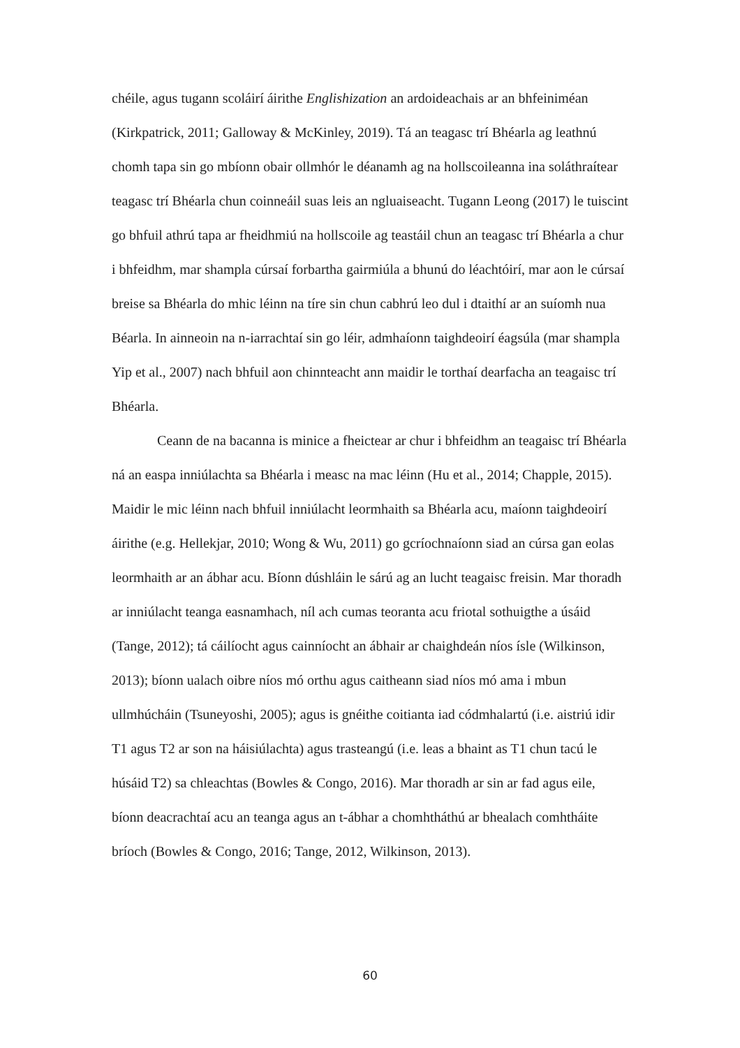chéile, agus tugann scoláirí áirithe Englishization an ardoideachais ar an bhfeiniméan (Kirkpatrick, 2011; Galloway & McKinley, 2019). Tá an teagasc trí Bhéarla ag leathnú chomh tapa sin go mbíonn obair ollmhór le déanamh ag na hollscoileanna ina soláthraítear teagasc trí Bhéarla chun coinneáil suas leis an ngluaiseacht. Tugann Leong (2017) le tuiscint go bhfuil athrú tapa ar fheidhmiú na hollscoile ag teastáil chun an teagasc trí Bhéarla a chur i bhfeidhm, mar shampla cúrsaí forbartha gairmiúla a bhunú do léachtóirí, mar aon le cúrsaí breise sa Bhéarla do mhic léinn na tíre sin chun cabhrú leo dul i dtaithí ar an suíomh nua Béarla. In ainneoin na n-iarrachtaí sin go léir, admhaíonn taighdeoirí éagsúla (mar shampla Yip et al., 2007) nach bhfuil aon chinnteacht ann maidir le torthaí dearfacha an teagaisc trí Bhéarla.
Ceann de na bacanna is minice a fheictear ar chur i bhfeidhm an teagaisc trí Bhéarla ná an easpa inniúlachta sa Bhéarla i measc na mac léinn (Hu et al., 2014; Chapple, 2015). Maidir le mic léinn nach bhfuil inniúlacht leormhaith sa Bhéarla acu, maíonn taighdeoirí áirithe (e.g. Hellekjar, 2010; Wong & Wu, 2011) go gcríochnaíonn siad an cúrsa gan eolas leormhaith ar an ábhar acu. Bíonn dúshláin le sárú ag an lucht teagaisc freisin. Mar thoradh ar inniúlacht teanga easnamhach, níl ach cumas teoranta acu friotal sothuigthe a úsáid (Tange, 2012); tá cáilíocht agus cainníocht an ábhair ar chaighdeán níos ísle (Wilkinson, 2013); bíonn ualach oibre níos mó orthu agus caitheann siad níos mó ama i mbun ullmhúcháin (Tsuneyoshi, 2005); agus is gnéithe coitianta iad códmhalartú (i.e. aistriú idir T1 agus T2 ar son na háisiúlachta) agus trasteangú (i.e. leas a bhaint as T1 chun tacú le húsáid T2) sa chleachtas (Bowles & Congo, 2016). Mar thoradh ar sin ar fad agus eile, bíonn deacrachtaí acu an teanga agus an t-ábhar a chomhtháthú ar bhealach comhtháite bríoch (Bowles & Congo, 2016; Tange, 2012, Wilkinson, 2013).
60